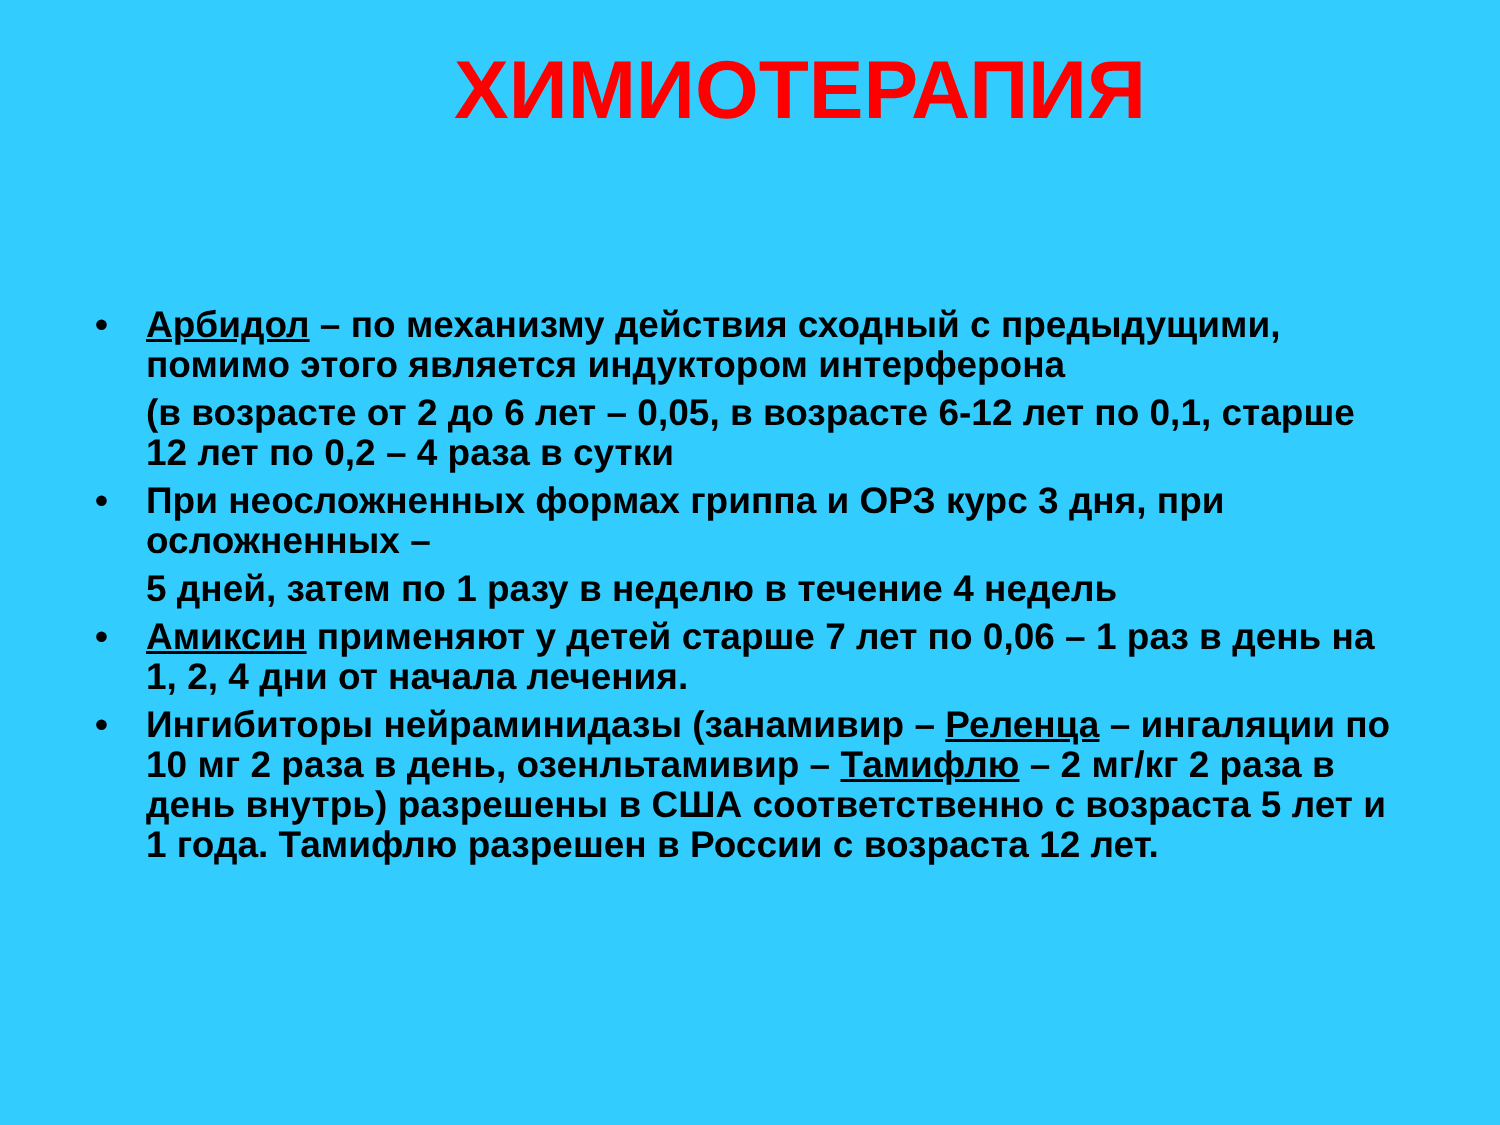ХИМИОТЕРАПИЯ
• Арбидол – по механизму действия сходный с предыдущими, помимо этого является индуктором интерферона
(в возрасте от 2 до 6 лет – 0,05, в возрасте 6-12 лет по 0,1, старше 12 лет по 0,2 – 4 раза в сутки
• При неосложненных формах гриппа и ОРЗ курс 3 дня, при осложненных –
5 дней, затем по 1 разу в неделю в течение 4 недель
• Амиксин применяют у детей старше 7 лет по 0,06 – 1 раз в день на 1, 2, 4 дни от начала лечения.
• Ингибиторы нейраминидазы (занамивир – Реленца – ингаляции по 10 мг 2 раза в день, озенльтамивир – Тамифлю – 2 мг/кг 2 раза в день внутрь) разрешены в США соответственно с возраста 5 лет и 1 года. Тамифлю разрешен в России с возраста 12 лет.